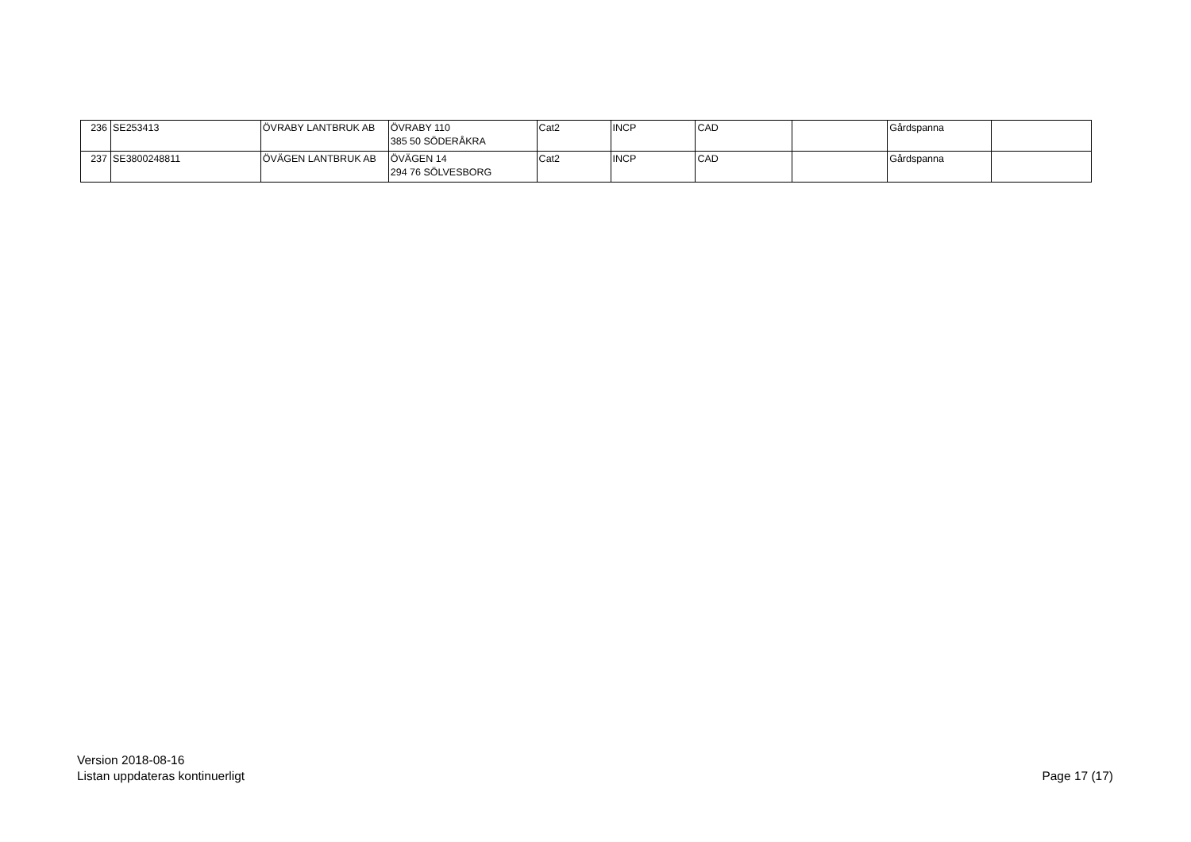| 236 | SE253413 | ÖVRABY LANTBRUK AB | ÖVRABY 110 385 50 SÖDERÅKRA | Cat2 | INCP | CAD | | Gårdspanna | |
| 237 | SE3800248811 | ÖVÄGEN LANTBRUK AB | ÖVÄGEN 14 294 76 SÖLVESBORG | Cat2 | INCP | CAD | | Gårdspanna | |
Version 2018-08-16
Listan uppdateras kontinuerligt
Page 17 (17)